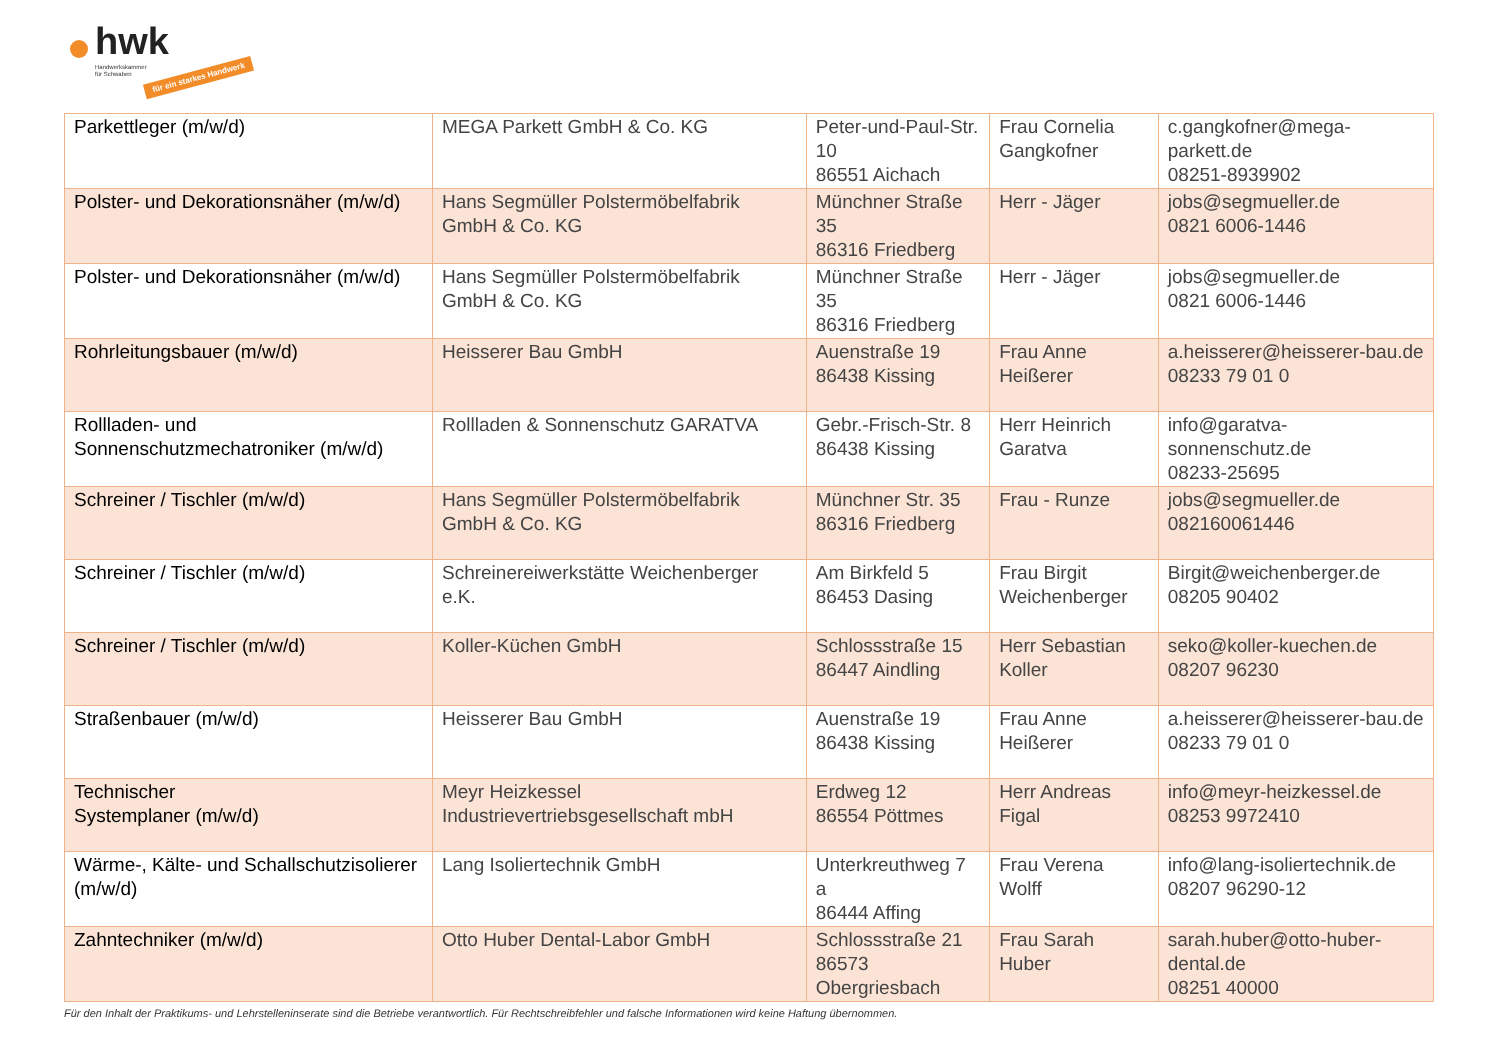hwk
Handwerkskammer
für Schwaben für ein starkes Handwerk
| Parkettleger (m/w/d) | MEGA Parkett GmbH & Co. KG | Peter-und-Paul-Str. 10 86551 Aichach | Frau Cornelia Gangkofner | c.gangkofner@mega-parkett.de 08251-8939902 |
| Polster- und Dekorationsnäher (m/w/d) | Hans Segmüller Polstermöbelfabrik GmbH & Co. KG | Münchner Straße 35 86316 Friedberg | Herr - Jäger | jobs@segmueller.de 0821 6006-1446 |
| Polster- und Dekorationsnäher (m/w/d) | Hans Segmüller Polstermöbelfabrik GmbH & Co. KG | Münchner Straße 35 86316 Friedberg | Herr - Jäger | jobs@segmueller.de 0821 6006-1446 |
| Rohrleitungsbauer (m/w/d) | Heisserer Bau GmbH | Auenstraße 19 86438 Kissing | Frau Anne Heißerer | a.heisserer@heisserer-bau.de 08233 79 01 0 |
| Rollladen- und Sonnenschutzmechatroniker (m/w/d) | Rollladen & Sonnenschutz GARATVA | Gebr.-Frisch-Str. 8 86438 Kissing | Herr Heinrich Garatva | info@garatva-sonnenschutz.de 08233-25695 |
| Schreiner / Tischler (m/w/d) | Hans Segmüller Polstermöbelfabrik GmbH & Co. KG | Münchner Str. 35 86316 Friedberg | Frau - Runze | jobs@segmueller.de 082160061446 |
| Schreiner / Tischler (m/w/d) | Schreinereiwerkstätte Weichenberger e.K. | Am Birkfeld 5 86453 Dasing | Frau Birgit Weichenberger | Birgit@weichenberger.de 08205 90402 |
| Schreiner / Tischler (m/w/d) | Koller-Küchen GmbH | Schlossstraße 15 86447 Aindling | Herr Sebastian Koller | seko@koller-kuechen.de 08207 96230 |
| Straßenbauer (m/w/d) | Heisserer Bau GmbH | Auenstraße 19 86438 Kissing | Frau Anne Heißerer | a.heisserer@heisserer-bau.de 08233 79 01 0 |
| Technischer Systemplaner (m/w/d) | Meyr Heizkessel Industrievertriebsgesellschaft mbH | Erdweg 12 86554 Pöttmes | Herr Andreas Figal | info@meyr-heizkessel.de 08253 9972410 |
| Wärme-, Kälte- und Schallschutzisolierer (m/w/d) | Lang Isoliertechnik GmbH | Unterkreuthweg 7 a 86444 Affing | Frau Verena Wolff | info@lang-isoliertechnik.de 08207 96290-12 |
| Zahntechniker (m/w/d) | Otto Huber Dental-Labor GmbH | Schlossstraße 21 86573 Obergriesbach | Frau Sarah Huber | sarah.huber@otto-huber-dental.de 08251 40000 |
Für den Inhalt der Praktikums- und Lehrstelleninserate sind die Betriebe verantwortlich. Für Rechtschreibfehler und falsche Informationen wird keine Haftung übernommen.